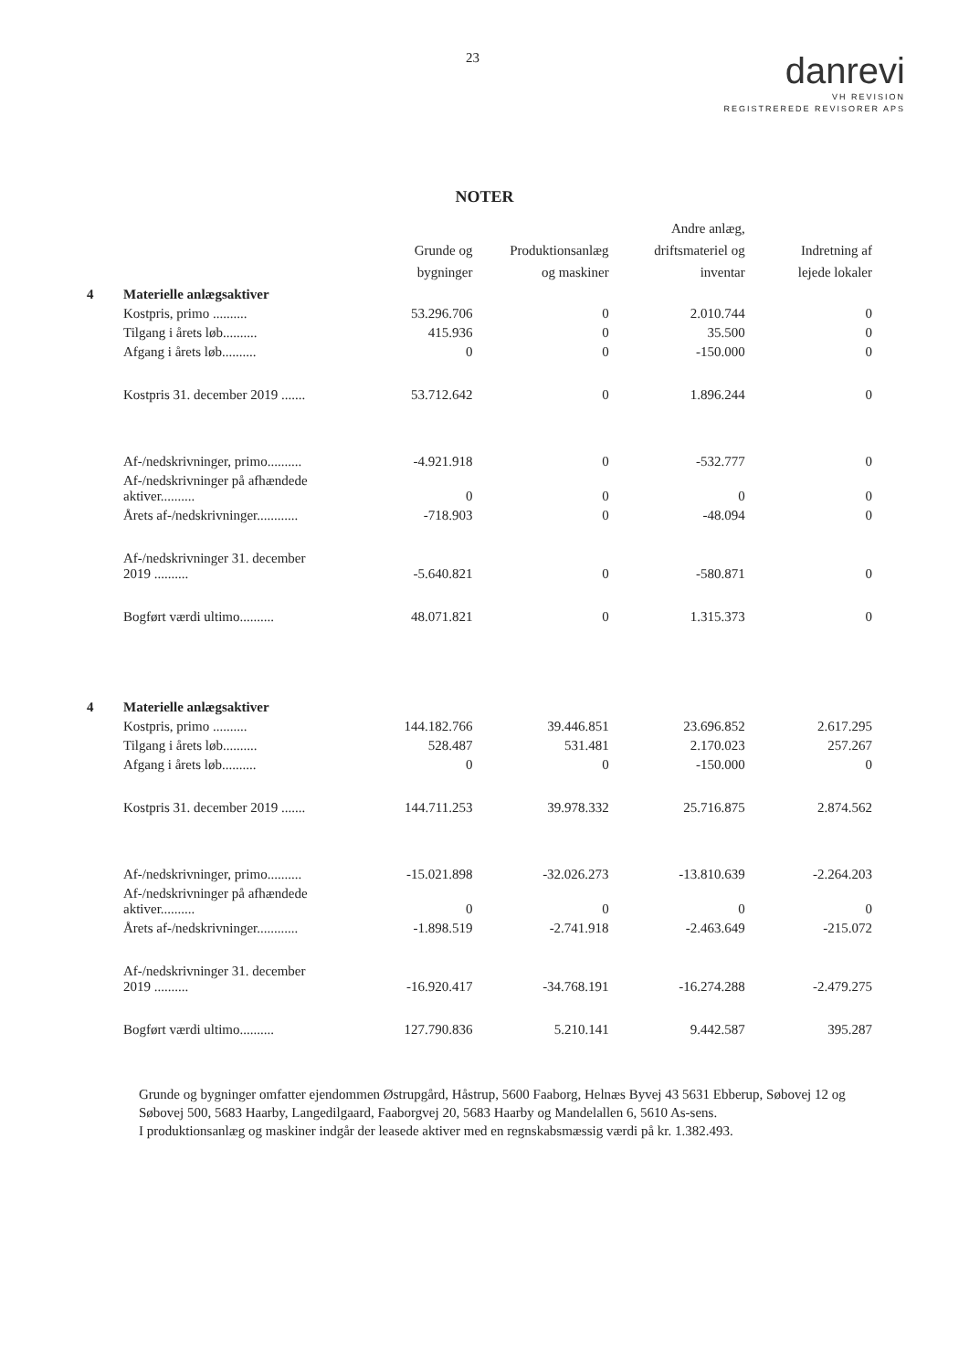23
danrevi
VH REVISION
REGISTREREDE REVISORER APS
NOTER
| | | Grunde og bygninger | Produktionsanlæg og maskiner | Andre anlæg, driftsmateriel og inventar | Indretning af lejede lokaler |
| --- | --- | --- | --- | --- | --- |
| 4 | Materielle anlægsaktiver | | | | |
| | Kostpris, primo .......... | 53.296.706 | 0 | 2.010.744 | 0 |
| | Tilgang i årets løb.......... | 415.936 | 0 | 35.500 | 0 |
| | Afgang i årets løb.......... | 0 | 0 | -150.000 | 0 |
| | Kostpris 31. december 2019 ....... | 53.712.642 | 0 | 1.896.244 | 0 |
| | Af-/nedskrivninger, primo.......... | -4.921.918 | 0 | -532.777 | 0 |
| | Af-/nedskrivninger på afhændede aktiver.......... | 0 | 0 | 0 | 0 |
| | Årets af-/nedskrivninger............ | -718.903 | 0 | -48.094 | 0 |
| | Af-/nedskrivninger 31. december 2019 .......... | -5.640.821 | 0 | -580.871 | 0 |
| | Bogført værdi ultimo.......... | 48.071.821 | 0 | 1.315.373 | 0 |
| 4 | Materielle anlægsaktiver | | | | |
| | Kostpris, primo .......... | 144.182.766 | 39.446.851 | 23.696.852 | 2.617.295 |
| | Tilgang i årets løb.......... | 528.487 | 531.481 | 2.170.023 | 257.267 |
| | Afgang i årets løb.......... | 0 | 0 | -150.000 | 0 |
| | Kostpris 31. december 2019 ....... | 144.711.253 | 39.978.332 | 25.716.875 | 2.874.562 |
| | Af-/nedskrivninger, primo.......... | -15.021.898 | -32.026.273 | -13.810.639 | -2.264.203 |
| | Af-/nedskrivninger på afhændede aktiver.......... | 0 | 0 | 0 | 0 |
| | Årets af-/nedskrivninger............ | -1.898.519 | -2.741.918 | -2.463.649 | -215.072 |
| | Af-/nedskrivninger 31. december 2019 .......... | -16.920.417 | -34.768.191 | -16.274.288 | -2.479.275 |
| | Bogført værdi ultimo.......... | 127.790.836 | 5.210.141 | 9.442.587 | 395.287 |
Grunde og bygninger omfatter ejendommen Østrupgård, Håstrup, 5600 Faaborg, Helnæs Byvej 43 5631 Ebberup, Søbovej 12 og Søbovej 500, 5683 Haarby, Langedilgaard, Faaborgvej 20, 5683 Haarby og Mandelallen 6, 5610 As-sens.
I produktionsanlæg og maskiner indgår der leasede aktiver med en regnskabsmæssig værdi på kr. 1.382.493.